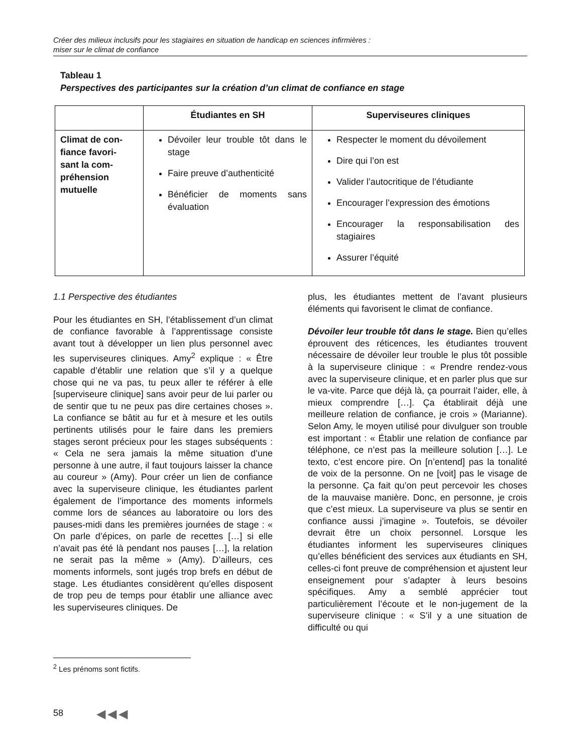Créer des milieux inclusifs pour les stagiaires en situation de handicap en sciences infirmières :
miser sur le climat de confiance
Tableau 1
Perspectives des participantes sur la création d’un climat de confiance en stage
| | Étudiantes en SH | Superviseures cliniques |
| --- | --- | --- |
| Climat de con- fiance favori- sant la com- préhension mutuelle | Dévoiler leur trouble tôt dans le stage Faire preuve d’authenticité Bénéficier de moments sans évaluation | Respecter le moment du dévoilement Dire qui l’on est Valider l’autocritique de l’étudiante Encourager l’expression des émotions Encourager la responsabilisation des stagiaires Assurer l’équité |
1.1 Perspective des étudiantes
Pour les étudiantes en SH, l’établissement d’un climat de confiance favorable à l’apprentissage consiste avant tout à développer un lien plus personnel avec les superviseures cliniques. Amy<sup>2</sup> explique : « Être capable d’établir une relation que s’il y a quelque chose qui ne va pas, tu peux aller te référer à elle [superviseure clinique] sans avoir peur de lui parler ou de sentir que tu ne peux pas dire certaines choses ». La confiance se bâtit au fur et à mesure et les outils pertinents utilisés pour le faire dans les premiers stages seront précieux pour les stages subséquents : « Cela ne sera jamais la même situation d’une personne à une autre, il faut toujours laisser la chance au coureur » (Amy). Pour créer un lien de confiance avec la superviseure clinique, les étudiantes parlent également de l’importance des moments informels comme lors de séances au laboratoire ou lors des pauses-midi dans les premières journées de stage : « On parle d’épices, on parle de recettes […] si elle n’avait pas été là pendant nos pauses […], la relation ne serait pas la même » (Amy). D’ailleurs, ces moments informels, sont jugés trop brefs en début de stage. Les étudiantes considèrent qu’elles disposent de trop peu de temps pour établir une alliance avec les superviseures cliniques. De
plus, les étudiantes mettent de l’avant plusieurs éléments qui favorisent le climat de confiance.
Dévoiler leur trouble tôt dans le stage. Bien qu’elles éprouvent des réticences, les étudiantes trouvent nécessaire de dévoiler leur trouble le plus tôt possible à la superviseure clinique : « Prendre rendez-vous avec la superviseure clinique, et en parler plus que sur le va-vite. Parce que déjà là, ça pourrait l’aider, elle, à mieux comprendre […]. Ça établirait déjà une meilleure relation de confiance, je crois » (Marianne). Selon Amy, le moyen utilisé pour divulguer son trouble est important : « Établir une relation de confiance par téléphone, ce n’est pas la meilleure solution […]. Le texto, c’est encore pire. On [n’entend] pas la tonalité de voix de la personne. On ne [voit] pas le visage de la personne. Ça fait qu’on peut percevoir les choses de la mauvaise manière. Donc, en personne, je crois que c’est mieux. La superviseure va plus se sentir en confiance aussi j’imagine ». Toutefois, se dévoiler devrait être un choix personnel. Lorsque les étudiantes informent les superviseures cliniques qu’elles bénéficient des services aux étudiants en SH, celles-ci font preuve de compréhension et ajustent leur enseignement pour s’adapter à leurs besoins spécifiques. Amy a semblé apprécier tout particulièrement l’écoute et le non-jugement de la superviseure clinique : « S’il y a une situation de difficulté ou qui
<sup>2</sup> Les prénoms sont fictifs.
58 ◀◀◀